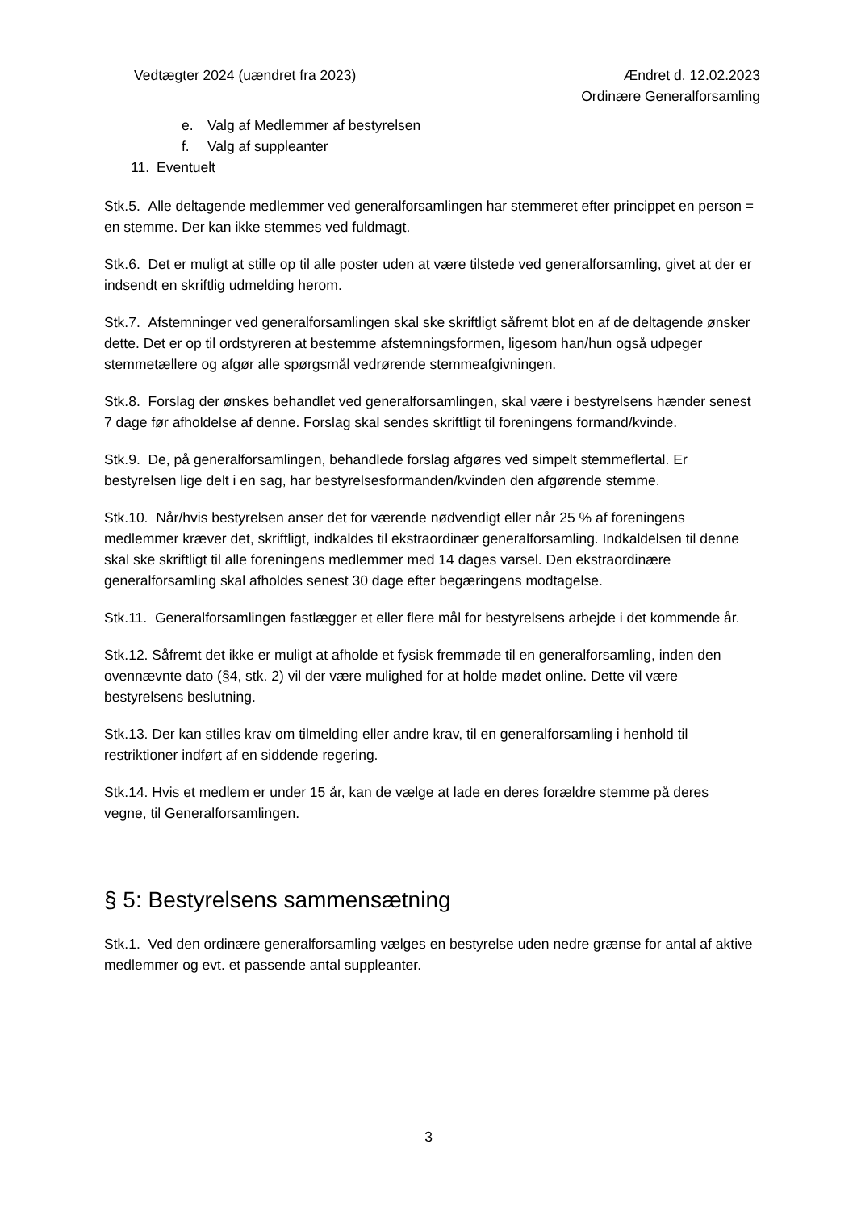Vedtægter 2024 (uændret fra 2023)
Ændret d. 12.02.2023
Ordinære Generalforsamling
e. Valg af Medlemmer af bestyrelsen
f. Valg af suppleanter
11. Eventuelt
Stk.5. Alle deltagende medlemmer ved generalforsamlingen har stemmeret efter princippet en person = en stemme. Der kan ikke stemmes ved fuldmagt.
Stk.6. Det er muligt at stille op til alle poster uden at være tilstede ved generalforsamling, givet at der er indsendt en skriftlig udmelding herom.
Stk.7. Afstemninger ved generalforsamlingen skal ske skriftligt såfremt blot en af de deltagende ønsker dette. Det er op til ordstyreren at bestemme afstemningsformen, ligesom han/hun også udpeger stemmetællere og afgør alle spørgsmål vedrørende stemmeafgivningen.
Stk.8. Forslag der ønskes behandlet ved generalforsamlingen, skal være i bestyrelsens hænder senest 7 dage før afholdelse af denne. Forslag skal sendes skriftligt til foreningens formand/kvinde.
Stk.9. De, på generalforsamlingen, behandlede forslag afgøres ved simpelt stemmeflertal. Er bestyrelsen lige delt i en sag, har bestyrelsesformanden/kvinden den afgørende stemme.
Stk.10. Når/hvis bestyrelsen anser det for værende nødvendigt eller når 25 % af foreningens medlemmer kræver det, skriftligt, indkaldes til ekstraordinær generalforsamling. Indkaldelsen til denne skal ske skriftligt til alle foreningens medlemmer med 14 dages varsel. Den ekstraordinære generalforsamling skal afholdes senest 30 dage efter begæringens modtagelse.
Stk.11. Generalforsamlingen fastlægger et eller flere mål for bestyrelsens arbejde i det kommende år.
Stk.12. Såfremt det ikke er muligt at afholde et fysisk fremmøde til en generalforsamling, inden den ovennævnte dato (§4, stk. 2) vil der være mulighed for at holde mødet online. Dette vil være bestyrelsens beslutning.
Stk.13. Der kan stilles krav om tilmelding eller andre krav, til en generalforsamling i henhold til restriktioner indført af en siddende regering.
Stk.14. Hvis et medlem er under 15 år, kan de vælge at lade en deres forældre stemme på deres vegne, til Generalforsamlingen.
§ 5: Bestyrelsens sammensætning
Stk.1. Ved den ordinære generalforsamling vælges en bestyrelse uden nedre grænse for antal af aktive medlemmer og evt. et passende antal suppleanter.
3